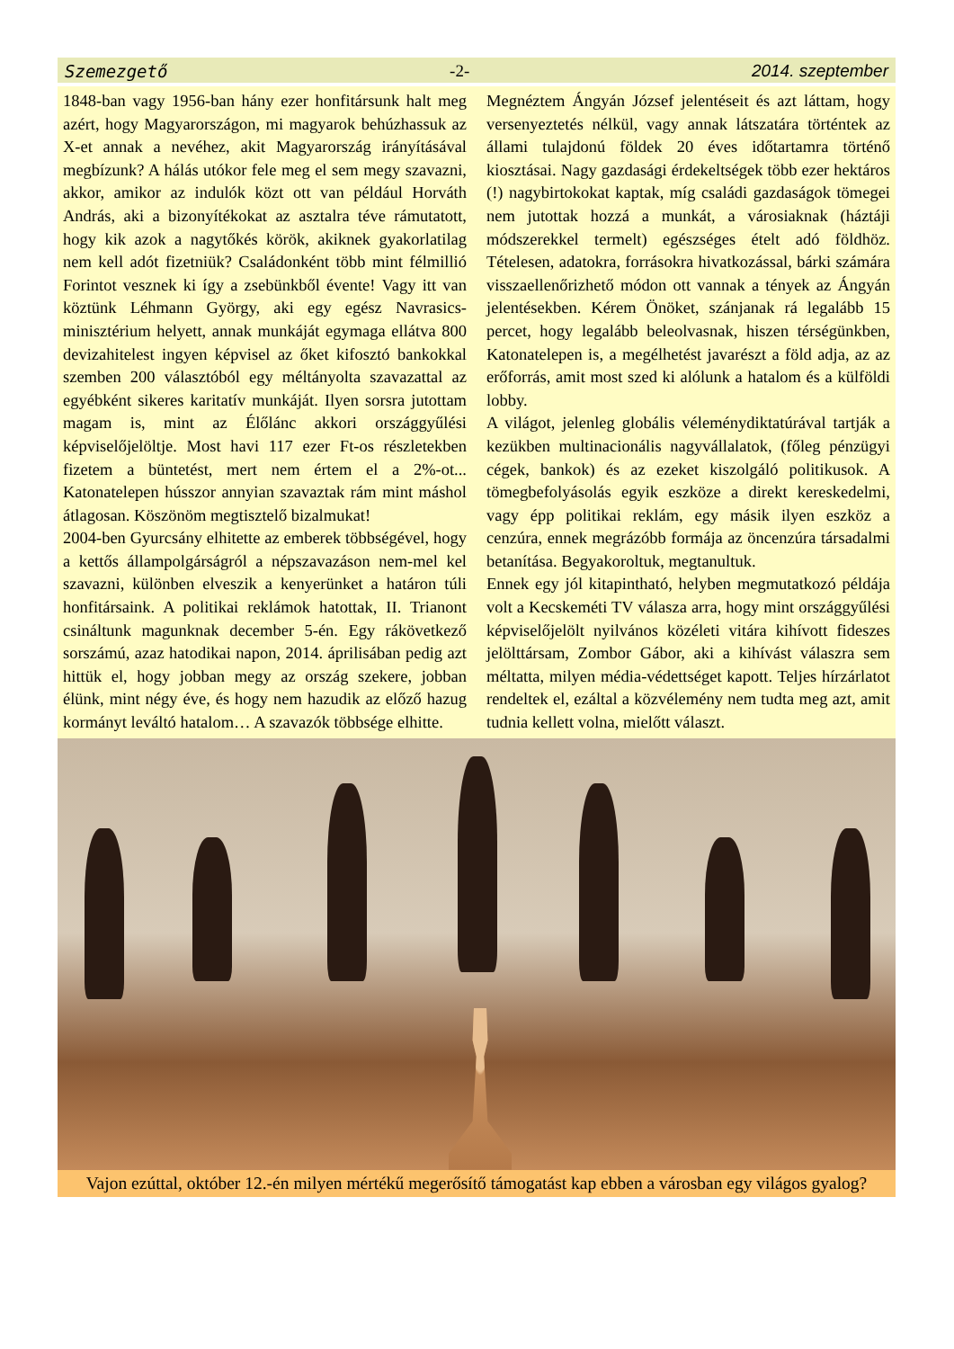Szemezgető -2- 2014. szeptember
1848-ban vagy 1956-ban hány ezer honfitársunk halt meg azért, hogy Magyarországon, mi magyarok behúzhassuk az X-et annak a nevéhez, akit Magyarország irányításával megbízunk? A hálás utókor fele meg el sem megy szavazni, akkor, amikor az indulók közt ott van például Horváth András, aki a bizonyítékokat az asztalra téve rámutatott, hogy kik azok a nagytőkés körök, akiknek gyakorlatilag nem kell adót fizetniük? Családonként több mint félmillió Forintot vesznek ki így a zsebünkből évente! Vagy itt van köztünk Léhmann György, aki egy egész Navrasics-minisztérium helyett, annak munkáját egymaga ellátva 800 devizahitelest ingyen képvisel az őket kifosztó bankokkal szemben 200 választóból egy méltányolta szavazattal az egyébként sikeres karitatív munkáját. Ilyen sorsra jutottam magam is, mint az Élőlánc akkori országgyűlési képviselőjelöltje. Most havi 117 ezer Ft-os részletekben fizetem a büntetést, mert nem értem el a 2%-ot... Katonatelepen hússzor annyian szavaztak rám mint máshol átlagosan. Köszönöm megtisztelő bizalmukat!
2004-ben Gyurcsány elhitette az emberek többségével, hogy a kettős állampolgárságról a népszavazáson nem-mel kel szavazni, különben elveszik a kenyerünket a határon túli honfitársaink. A politikai reklámok hatottak, II. Trianont csináltunk magunknak december 5-én. Egy rákövetkező sorszámú, azaz hatodikai napon, 2014. áprilisában pedig azt hittük el, hogy jobban megy az ország szekere, jobban élünk, mint négy éve, és hogy nem hazudik az előző hazug kormányt leváltó hatalom… A szavazók többsége elhitte.
Megnéztem Ángyán József jelentéseit és azt láttam, hogy versenyeztetés nélkül, vagy annak látszatára történtek az állami tulajdonú földek 20 éves időtartamra történő kiosztásai. Nagy gazdasági érdekeltségek több ezer hektáros (!) nagybirtokokat kaptak, míg családi gazdaságok tömegei nem jutottak hozzá a munkát, a városiaknak (háztáji módszerekkel termelt) egészséges ételt adó földhöz. Tételesen, adatokra, forrásokra hivatkozással, bárki számára visszaellenőrizhető módon ott vannak a tények az Ángyán jelentésekben. Kérem Önöket, szánjanak rá legalább 15 percet, hogy legalább beleolvasnak, hiszen térségünkben, Katonatelepen is, a megélhetést javarészt a föld adja, az az erőforrás, amit most szed ki alólunk a hatalom és a külföldi lobby.
A világot, jelenleg globális véleménydiktatúrával tartják a kezükben multinacionális nagyvállalatok, (főleg pénzügyi cégek, bankok) és az ezeket kiszolgáló politikusok. A tömegbefolyásolás egyik eszköze a direkt kereskedelmi, vagy épp politikai reklám, egy másik ilyen eszköz a cenzúra, ennek megrázóbb formája az öncenzúra társadalmi betanítása. Begyakoroltuk, megtanultuk.
Ennek egy jól kitapintható, helyben megmutatkozó példája volt a Kecskeméti TV válasza arra, hogy mint országgyűlési képviselőjelölt nyilvános közéleti vitára kihívott fideszes jelölttársam, Zombor Gábor, aki a kihívást válaszra sem méltatta, milyen média-védettséget kapott. Teljes hírzárlatot rendeltek el, ezáltal a közvélemény nem tudta meg azt, amit tudnia kellett volna, mielőtt választ.
Vajon ezúttal, október 12.-én milyen mértékű megerősítő támogatást kap ebben a városban egy világos gyalog?